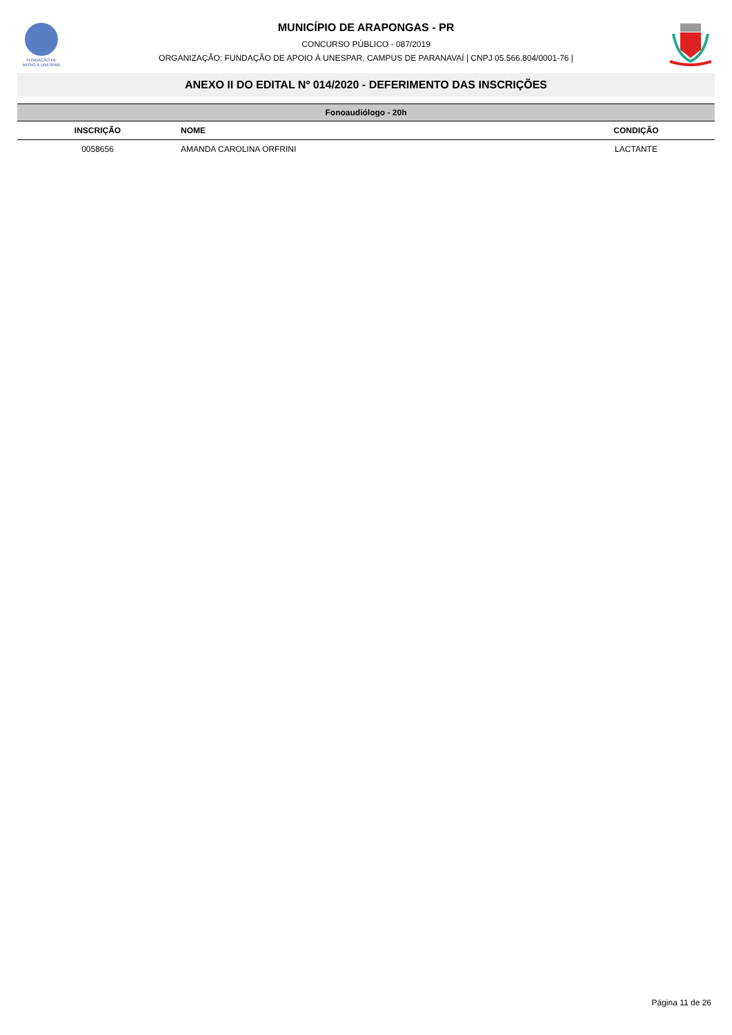FUNDAÇÃO DE
APOIO À UNESPAR
MUNICÍPIO DE ARAPONGAS - PR
CONCURSO PÚBLICO - 087/2019
ORGANIZAÇÃO: FUNDAÇÃO DE APOIO À UNESPAR, CAMPUS DE PARANAVAÍ | CNPJ 05.566.804/0001-76 |
ANEXO II DO EDITAL Nº 014/2020 - DEFERIMENTO DAS INSCRIÇÕES
| Fonoaudiólogo - 20h | | |
| --- | --- | --- |
| INSCRIÇÃO | NOME | CONDIÇÃO |
| 0058656 | AMANDA CAROLINA ORFRINI | LACTANTE |
Página 11 de 26